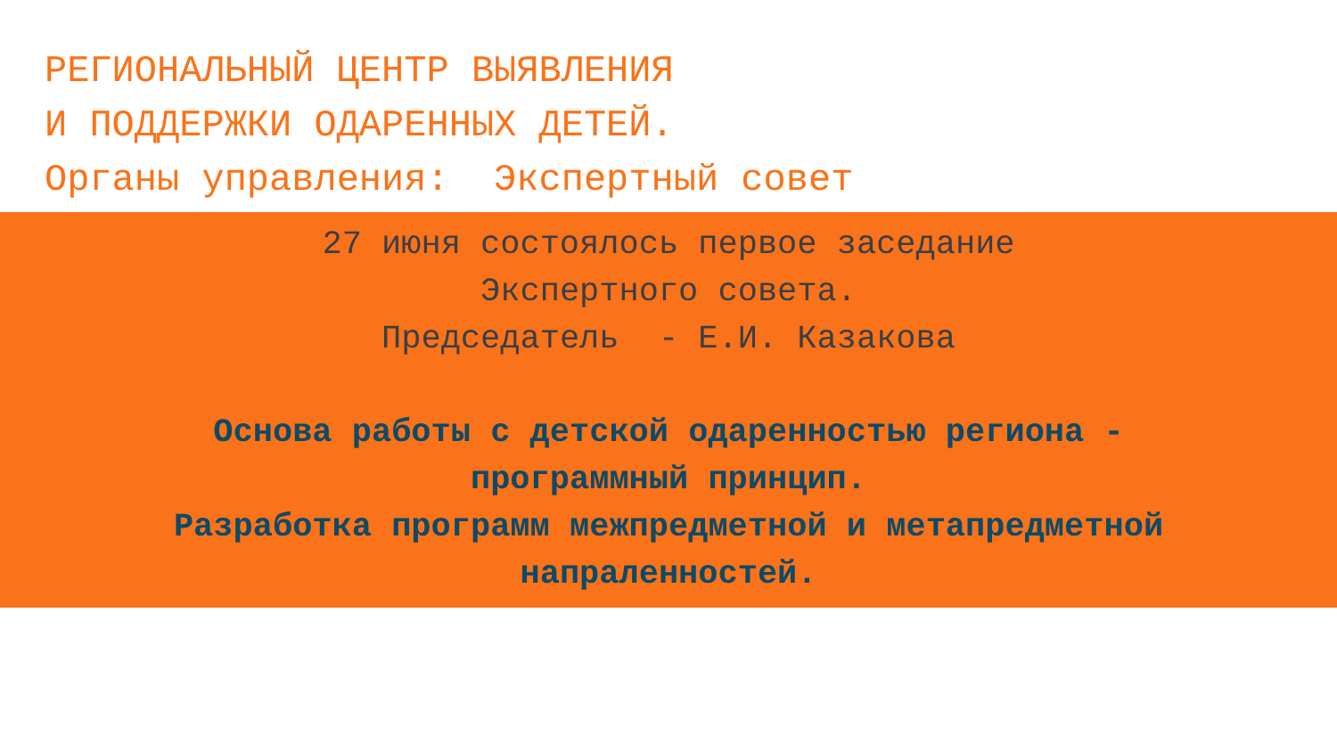РЕГИОНАЛЬНЫЙ ЦЕНТР ВЫЯВЛЕНИЯ
И ПОДДЕРЖКИ ОДАРЕННЫХ ДЕТЕЙ.
Органы управления: Экспертный совет
27 июня состоялось первое заседание
Экспертного совета.
Председатель - Е.И. Казакова
Основа работы с детской одаренностью региона -
программный принцип.
Разработка программ межпредметной и метапредметной
напраленностей.